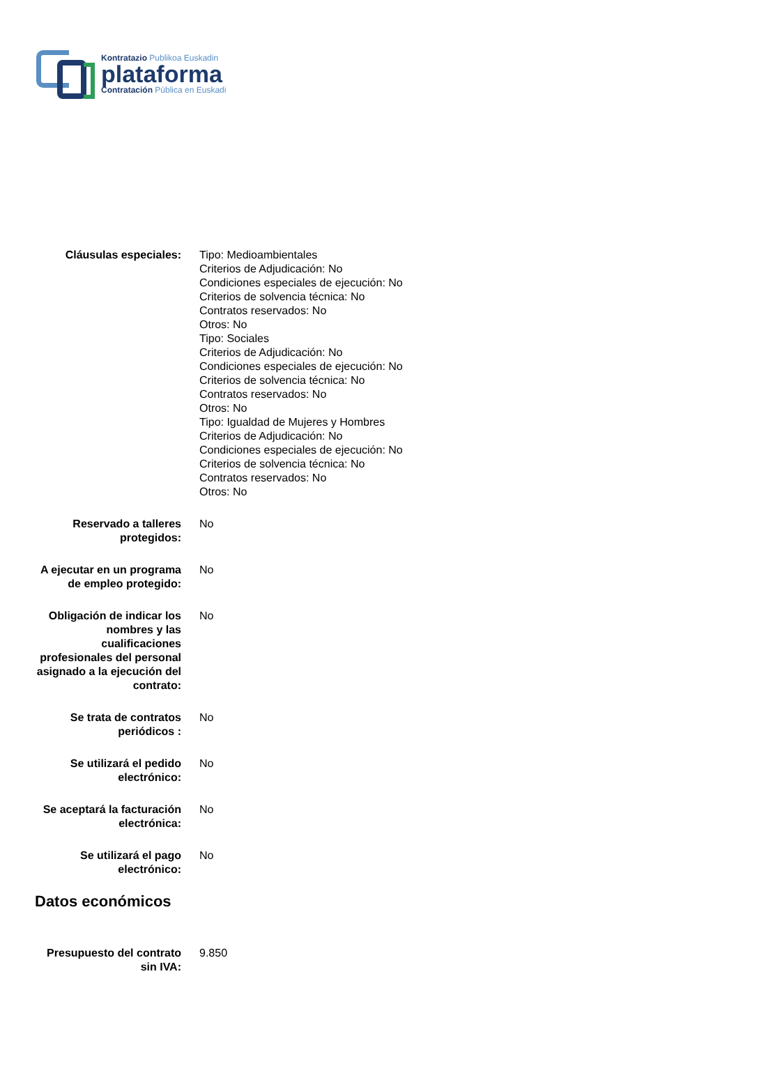Kontratazio Publikoa Euskadin
plataforma
Contratación Pública en Euskadi
| Cláusulas especiales: | Tipo: Medioambientales Criterios de Adjudicación: No Condiciones especiales de ejecución: No Criterios de solvencia técnica: No Contratos reservados: No Otros: No Tipo: Sociales Criterios de Adjudicación: No Condiciones especiales de ejecución: No Criterios de solvencia técnica: No Contratos reservados: No Otros: No Tipo: Igualdad de Mujeres y Hombres Criterios de Adjudicación: No Condiciones especiales de ejecución: No Criterios de solvencia técnica: No Contratos reservados: No Otros: No |
| Reservado a talleres protegidos: | No |
| A ejecutar en un programa de empleo protegido: | No |
| Obligación de indicar los nombres y las cualificaciones profesionales del personal asignado a la ejecución del contrato: | No |
| Se trata de contratos periódicos : | No |
| Se utilizará el pedido electrónico: | No |
| Se aceptará la facturación electrónica: | No |
| Se utilizará el pago electrónico: | No |
| Datos económicos | |
| Presupuesto del contrato sin IVA: | 9.850 |